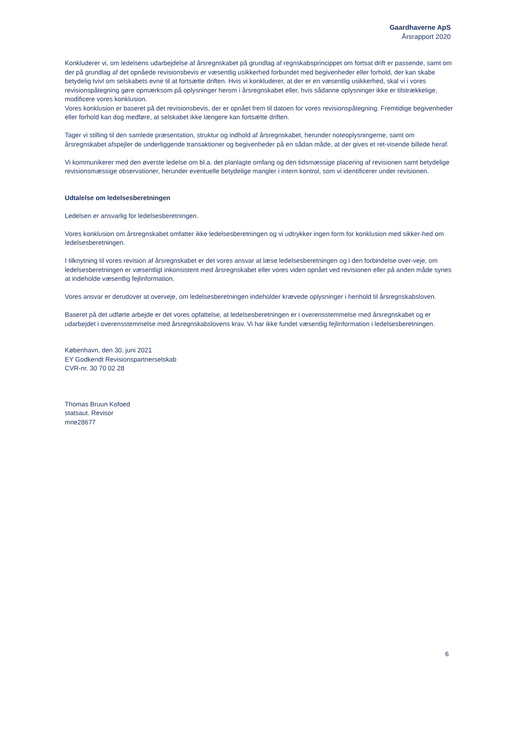Gaardhaverne ApS
Årsrapport 2020
Konkluderer vi, om ledelsens udarbejdelse af årsregnskabet på grundlag af regnskabsprincippet om fortsat drift er passende, samt om der på grundlag af det opnåede revisionsbevis er væsentlig usikkerhed forbundet med begivenheder eller forhold, der kan skabe betydelig tvivl om selskabets evne til at fortsætte driften. Hvis vi konkluderer, at der er en væsentlig usikkerhed, skal vi i vores revisionspåtegning gøre opmærksom på oplysninger herom i årsregnskabet eller, hvis sådanne oplysninger ikke er tilstrækkelige, modificere vores konklusion.
Vores konklusion er baseret på det revisionsbevis, der er opnået frem til datoen for vores revisionspåtegning. Fremtidige begivenheder eller forhold kan dog medføre, at selskabet ikke længere kan fortsætte driften.
Tager vi stilling til den samlede præsentation, struktur og indhold af årsregnskabet, herunder noteoplysningerne, samt om årsregnskabet afspejler de underliggende transaktioner og begivenheder på en sådan måde, at der gives et ret-visende billede heraf.
Vi kommunikerer med den øverste ledelse om bl.a. det planlagte omfang og den tidsmæssige placering af revisionen samt betydelige revisionsmæssige observationer, herunder eventuelle betydelige mangler i intern kontrol, som vi identificerer under revisionen.
Udtalelse om ledelsesberetningen
Ledelsen er ansvarlig for ledelsesberetningen.
Vores konklusion om årsregnskabet omfatter ikke ledelsesberetningen og vi udtrykker ingen form for konklusion med sikker-hed om ledelsesberetningen.
I tilknytning til vores revision af årsregnskabet er det vores ansvar at læse ledelsesberetningen og i den forbindelse over-veje, om ledelsesberetningen er væsentligt inkonsistent med årsregnskabet eller vores viden opnået ved revisionen eller på anden måde synes at indeholde væsentlig fejlinformation.
Vores ansvar er derudover at overveje, om ledelsesberetningen indeholder krævede oplysninger i henhold til årsregnskabsloven.
Baseret på det udførte arbejde er det vores opfattelse, at ledelsesberetningen er i overensstemmelse med årsregnskabet og er udarbejdet i overensstemmelse med årsregnskabslovens krav. Vi har ikke fundet væsentlig fejlinformation i ledelsesberetningen.
København, den 30. juni 2021
EY Godkendt Revisionspartnerselskab
CVR-nr. 30 70 02 28
Thomas Bruun Kofoed
statsaut. Revisor
mne28677
6